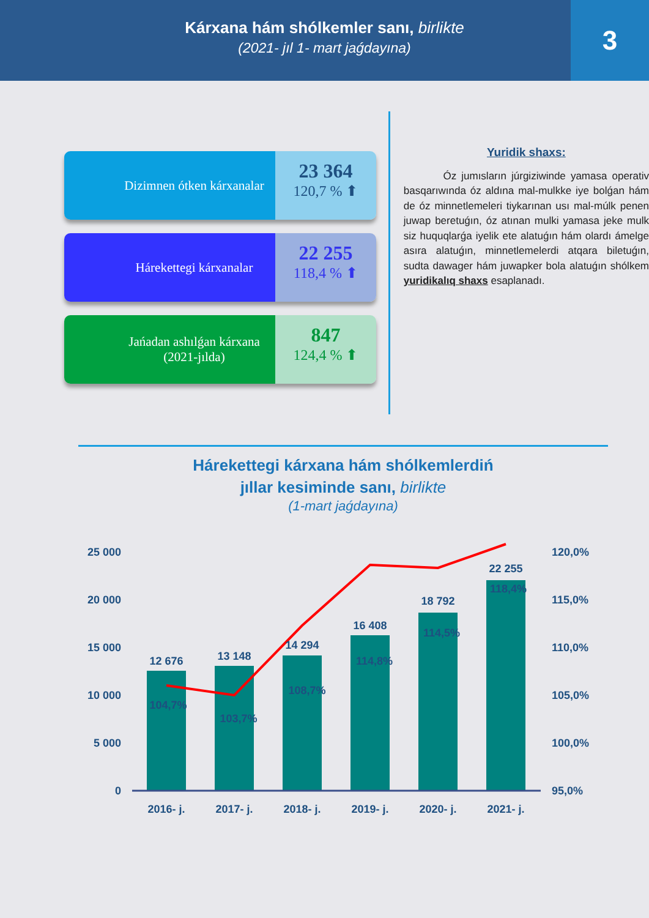Kárxana hám shólkemler sanı, birlikte
(2021- jıl 1- mart jaǵdayına)
3
Dizimnen ótken kárxanalar
23 364
120,7 % ⬆
Hárekettegi kárxanalar
22 255
118,4 % ⬆
Jańadan ashılǵan kárxana
(2021-jılda)
847
124,4 % ⬆
Jańa
Yuridik shaxs:
Óz jumısların júrgiziwinde yamasa operativ basqarıwında óz aldına mal-mulkke iye bolǵan hám de óz minnetlemeleri tiykarınan usı mal-múlk penen juwap beretuǵın, óz atınan mulki yamasa jeke mulk siz huquqlarǵa iyelik ete alatuǵın hám olardı ámelge asıra alatuǵın, minnetlemelerdi atqara biletuǵın, sudta dawager hám juwapker bola alatuǵın shólkem yuridikalıq shaxs esaplanadı.
Hárekettegi kárxana hám shólkemlerdiń
jıllar kesiminde sanı, birlikte
(1-mart jaǵdayına)
25 000
20 000
15 000
10 000
5 000
0
120,0%
115,0%
110,0%
105,0%
100,0%
95,0%
12 676
13 148
14 294
16 408
18 792
22 255
104,7%
103,7%
108,7%
114,8%
114,5%
118,4%
2016- j.
2017- j.
2018- j.
2019- j.
2020- j.
2021- j.